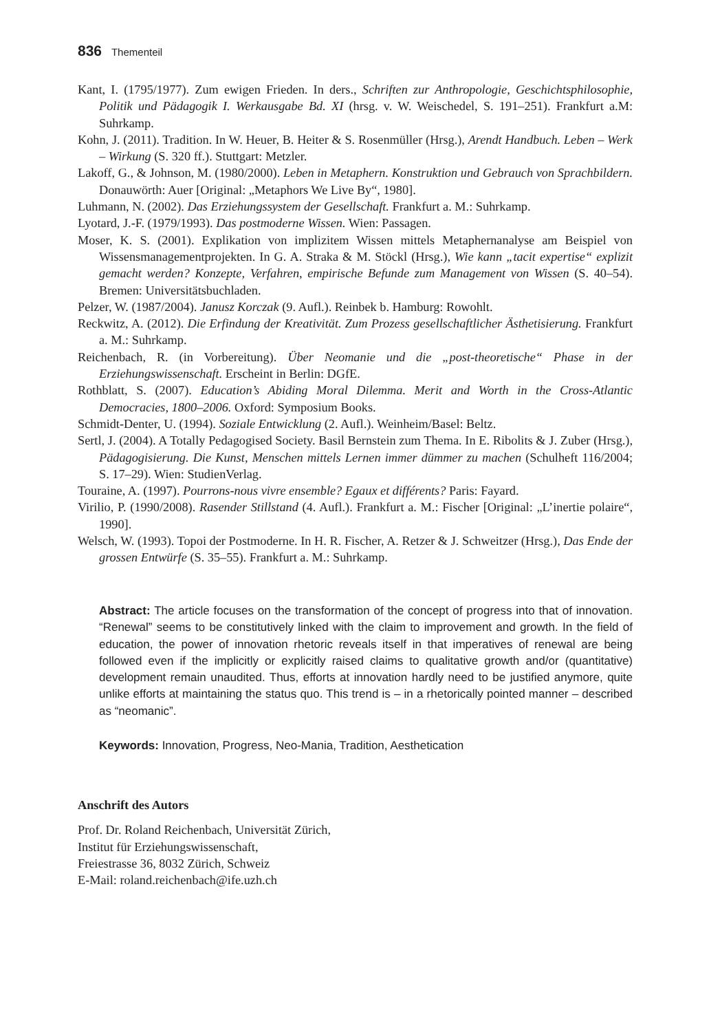836 Thementeil
Kant, I. (1795/1977). Zum ewigen Frieden. In ders., Schriften zur Anthropologie, Geschichtsphilosophie, Politik und Pädagogik I. Werkausgabe Bd. XI (hrsg. v. W. Weischedel, S. 191–251). Frankfurt a.M: Suhrkamp.
Kohn, J. (2011). Tradition. In W. Heuer, B. Heiter & S. Rosenmüller (Hrsg.), Arendt Handbuch. Leben – Werk – Wirkung (S. 320 ff.). Stuttgart: Metzler.
Lakoff, G., & Johnson, M. (1980/2000). Leben in Metaphern. Konstruktion und Gebrauch von Sprachbildern. Donauwörth: Auer [Original: „Metaphors We Live By“, 1980].
Luhmann, N. (2002). Das Erziehungssystem der Gesellschaft. Frankfurt a. M.: Suhrkamp.
Lyotard, J.-F. (1979/1993). Das postmoderne Wissen. Wien: Passagen.
Moser, K. S. (2001). Explikation von implizitem Wissen mittels Metaphernanalyse am Beispiel von Wissensmanagementprojekten. In G. A. Straka & M. Stöckl (Hrsg.), Wie kann „tacit expertise“ explizit gemacht werden? Konzepte, Verfahren, empirische Befunde zum Management von Wissen (S. 40–54). Bremen: Universitätsbuchladen.
Pelzer, W. (1987/2004). Janusz Korczak (9. Aufl.). Reinbek b. Hamburg: Rowohlt.
Reckwitz, A. (2012). Die Erfindung der Kreativität. Zum Prozess gesellschaftlicher Ästhetisierung. Frankfurt a. M.: Suhrkamp.
Reichenbach, R. (in Vorbereitung). Über Neomanie und die „post-theoretische“ Phase in der Erziehungswissenschaft. Erscheint in Berlin: DGfE.
Rothblatt, S. (2007). Education’s Abiding Moral Dilemma. Merit and Worth in the Cross-Atlantic Democracies, 1800–2006. Oxford: Symposium Books.
Schmidt-Denter, U. (1994). Soziale Entwicklung (2. Aufl.). Weinheim/Basel: Beltz.
Sertl, J. (2004). A Totally Pedagogised Society. Basil Bernstein zum Thema. In E. Ribolits & J. Zuber (Hrsg.), Pädagogisierung. Die Kunst, Menschen mittels Lernen immer dümmer zu machen (Schulheft 116/2004; S. 17–29). Wien: StudienVerlag.
Touraine, A. (1997). Pourrons-nous vivre ensemble? Egaux et différents? Paris: Fayard.
Virilio, P. (1990/2008). Rasender Stillstand (4. Aufl.). Frankfurt a. M.: Fischer [Original: „L’inertie polaire“, 1990].
Welsch, W. (1993). Topoi der Postmoderne. In H. R. Fischer, A. Retzer & J. Schweitzer (Hrsg.), Das Ende der grossen Entwürfe (S. 35–55). Frankfurt a. M.: Suhrkamp.
Abstract: The article focuses on the transformation of the concept of progress into that of innovation. “Renewal” seems to be constitutively linked with the claim to improvement and growth. In the field of education, the power of innovation rhetoric reveals itself in that imperatives of renewal are being followed even if the implicitly or explicitly raised claims to qualitative growth and/or (quantitative) development remain unaudited. Thus, efforts at innovation hardly need to be justified anymore, quite unlike efforts at maintaining the status quo. This trend is – in a rhetorically pointed manner – described as “neomanic”.
Keywords: Innovation, Progress, Neo-Mania, Tradition, Aesthetication
Anschrift des Autors
Prof. Dr. Roland Reichenbach, Universität Zürich,
Institut für Erziehungswissenschaft,
Freiestrasse 36, 8032 Zürich, Schweiz
E-Mail: roland.reichenbach@ife.uzh.ch